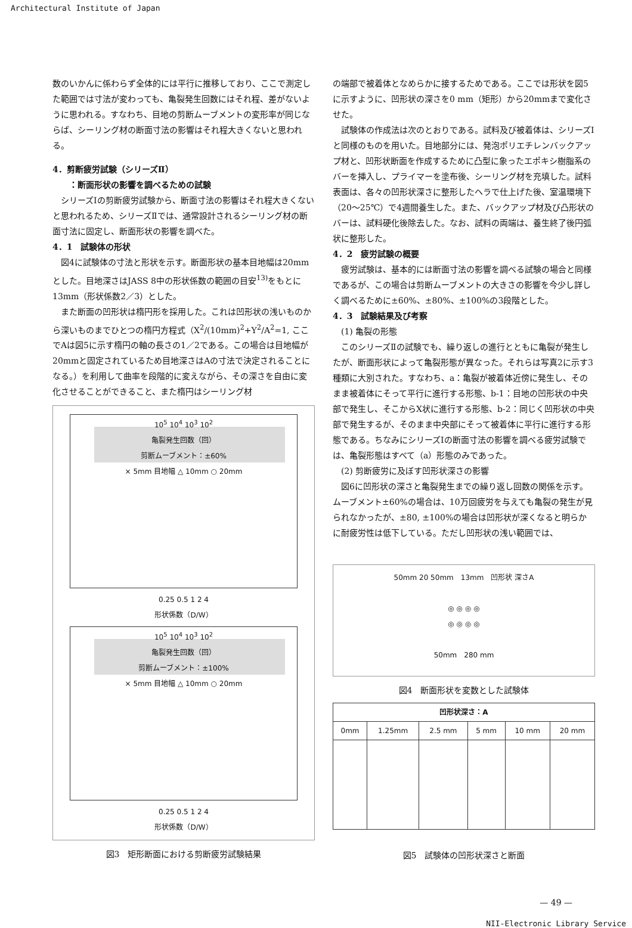Architectural Institute of Japan
数のいかんに係わらず全体的には平行に推移しており、ここで測定した範囲では寸法が変わっても、亀裂発生回数にはそれ程、差がないように思われる。すなわち、目地の剪断ムーブメントの変形率が同じならば、シーリング材の断面寸法の影響はそれ程大きくないと思われる。
4．剪断疲労試験（シリーズⅡ）
　　：断面形状の影響を調べるための試験
シリーズⅠの剪断疲労試験から、断面寸法の影響はそれ程大きくないと思われるため、シリーズⅡでは、通常設計されるシーリング材の断面寸法に固定し、断面形状の影響を調べた。
4．1　試験体の形状
図4に試験体の寸法と形状を示す。断面形状の基本目地幅は20mmとした。目地深さはJASS 8中の形状係数の範囲の目安<sup>13)</sup>をもとに13mm（形状係数2／3）とした。
また断面の凹形状は楕円形を採用した。これは凹形状の浅いものから深いものまでひとつの楕円方程式（X<sup>2</sup>/(10mm)<sup>2</sup>+Y<sup>2</sup>/A<sup>2</sup>=1, ここでAは図5に示す楕円の軸の長さの1／2である。この場合は目地幅が20mmと固定されているため目地深さはAの寸法で決定されることになる。）を利用して曲率を段階的に変えながら、その深さを自由に変化させることができること、また楕円はシーリング材
10<sup>5</sup> 10<sup>4</sup> 10<sup>3</sup> 10<sup>2</sup>
亀裂発生回数（回）
剪断ムーブメント：±60%
× 5mm 目地幅 △ 10mm ○ 20mm
0.25 0.5 1 2 4
形状係数（D/W）
10<sup>5</sup> 10<sup>4</sup> 10<sup>3</sup> 10<sup>2</sup>
亀裂発生回数（回）
剪断ムーブメント：±100%
× 5mm 目地幅 △ 10mm ○ 20mm
0.25 0.5 1 2 4
形状係数（D/W）
図3　矩形断面における剪断疲労試験結果
の端部で被着体となめらかに接するためである。ここでは形状を図5に示すように、凹形状の深さを0 mm（矩形）から20mmまで変化させた。
試験体の作成法は次のとおりである。試料及び被着体は、シリーズⅠと同様のものを用いた。目地部分には、発泡ポリエチレンバックアップ材と、凹形状断面を作成するために凸型に象ったエポキシ樹脂系のバーを挿入し、プライマーを塗布後、シーリング材を充填した。試料表面は、各々の凹形状深さに整形したヘラで仕上げた後、室温環境下（20～25℃）で4週間養生した。また、バックアップ材及び凸形状のバーは、試料硬化後除去した。なお、試料の両端は、養生終了後円弧状に整形した。
4．2　疲労試験の概要
疲労試験は、基本的には断面寸法の影響を調べる試験の場合と同様であるが、この場合は剪断ムーブメントの大きさの影響を今少し詳しく調べるために±60%、±80%、±100%の3段階とした。
4．3　試験結果及び考察
(1) 亀裂の形態
このシリーズⅡの試験でも、繰り返しの進行とともに亀裂が発生したが、断面形状によって亀裂形態が異なった。それらは写真2に示す3種類に大別された。すなわち、a：亀裂が被着体近傍に発生し、そのまま被着体にそって平行に進行する形態、b-1：目地の凹形状の中央部で発生し、そこからX状に進行する形態、b-2：同じく凹形状の中央部で発生するが、そのまま中央部にそって被着体に平行に進行する形態である。ちなみにシリーズⅠの断面寸法の影響を調べる疲労試験では、亀裂形態はすべて（a）形態のみであった。
(2) 剪断疲労に及ぼす凹形状深さの影響
図6に凹形状の深さと亀裂発生までの繰り返し回数の関係を示す。ムーブメント±60%の場合は、10万回疲労を与えても亀裂の発生が見られなかったが、±80, ±100%の場合は凹形状が深くなると明らかに耐疲労性は低下している。ただし凹形状の浅い範囲では、
50mm 20 50mm　13mm　凹形状 深さA
◎ ◎ ◎ ◎
◎ ◎ ◎ ◎
50mm　280 mm
図4　断面形状を変数とした試験体
| 凹形状深さ：A | | | | | |
| --- | --- | --- | --- | --- | --- |
| 0mm | 1.25mm | 2.5 mm | 5 mm | 10 mm | 20 mm |
図5　試験体の凹形状深さと断面
— 49 —
NII-Electronic Library Service